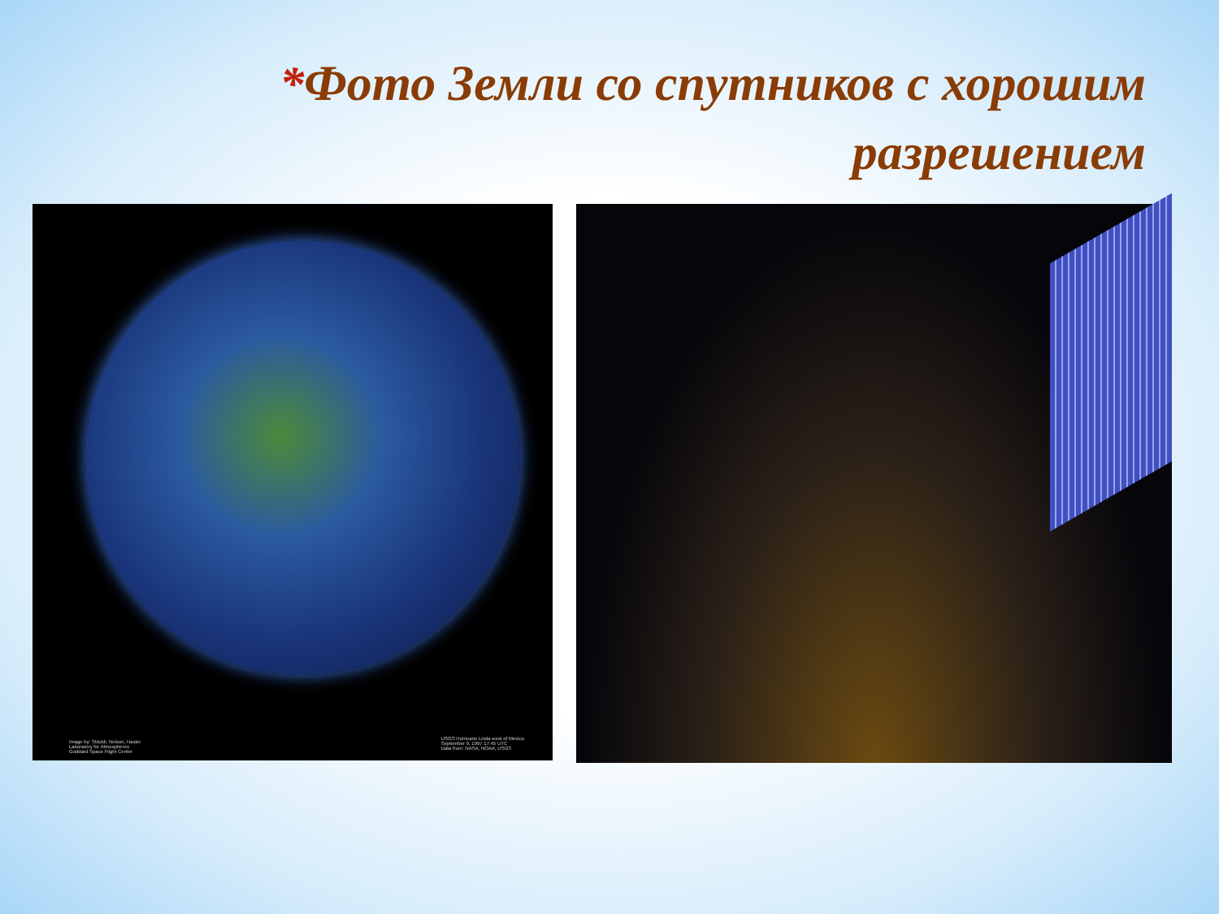*Фото Земли со спутников с хорошим разрешением
Image by: Stöckli, Nelson, Hasler
Laboratory for Atmospheres
Goddard Space Flight Center
USGS Hurricane Linda west of Mexico
September 9, 1997 17:45 UTC
Data from: NASA, NOAA, USGS